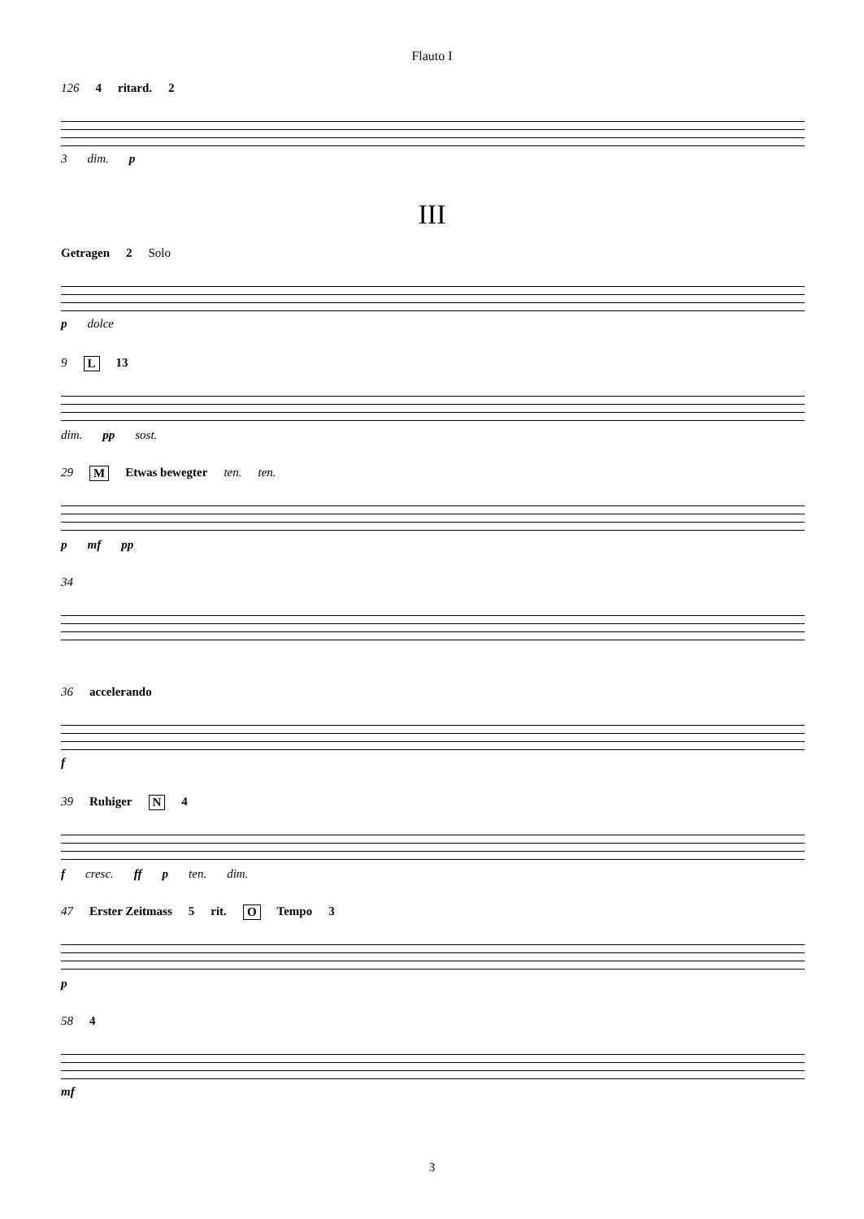Flauto I
126 4 ritard. 2
3 dim. p
III
Getragen 2 Solo
p dolce
9 L 13
dim. pp sost.
29 M Etwas bewegter ten. ten.
p mf pp
34
36 accelerando
f
39 Ruhiger N 4
f cresc. ff p ten. dim.
47 Erster Zeitmass 5 rit. O Tempo 3
p
58 4
mf
3